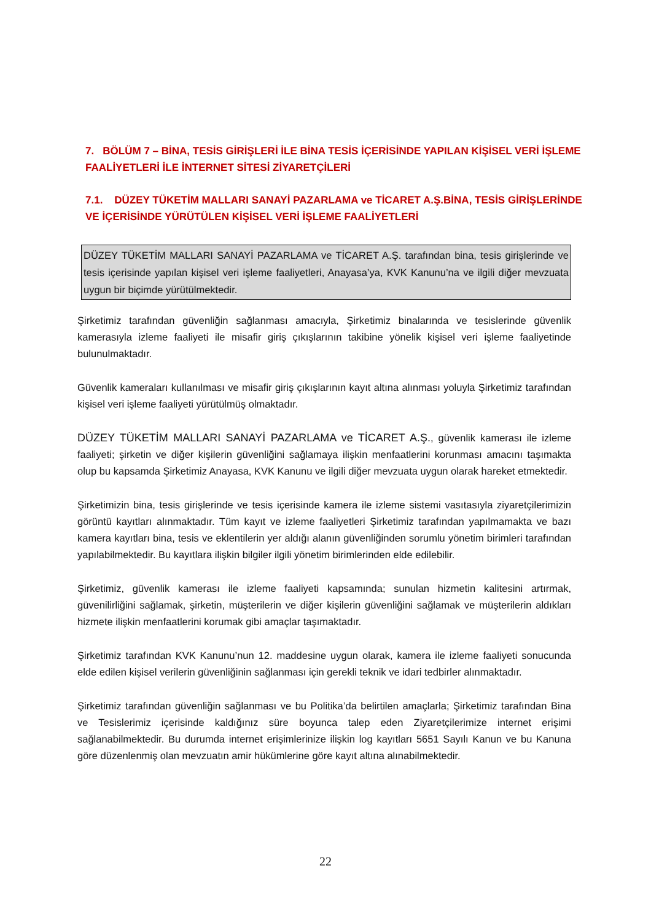7. BÖLÜM 7 – BİNA, TESİS GİRİŞLERİ İLE BİNA TESİS İÇERİSİNDE YAPILAN KİŞİSEL VERİ İŞLEME FAALİYETLERİ İLE İNTERNET SİTESİ ZİYARETÇİLERİ
7.1. DÜZEY TÜKETİM MALLARI SANAYİ PAZARLAMA ve TİCARET A.Ş.BİNA, TESİS GİRİŞLERİNDE VE İÇERİSİNDE YÜRÜTÜLEN KİŞİSEL VERİ İŞLEME FAALİYETLERİ
DÜZEY TÜKETİM MALLARI SANAYİ PAZARLAMA ve TİCARET A.Ş. tarafından bina, tesis girişlerinde ve tesis içerisinde yapılan kişisel veri işleme faaliyetleri, Anayasa’ya, KVK Kanunu’na ve ilgili diğer mevzuata uygun bir biçimde yürütülmektedir.
Şirketimiz tarafından güvenliğin sağlanması amacıyla, Şirketimiz binalarında ve tesislerinde güvenlik kamerasıyla izleme faaliyeti ile misafir giriş çıkışlarının takibine yönelik kişisel veri işleme faaliyetinde bulunulmaktadır.
Güvenlik kameraları kullanılması ve misafir giriş çıkışlarının kayıt altına alınması yoluyla Şirketimiz tarafından kişisel veri işleme faaliyeti yürütülmüş olmaktadır.
DÜZEY TÜKETİM MALLARI SANAYİ PAZARLAMA ve TİCARET A.Ş., güvenlik kamerası ile izleme faaliyeti; şirketin ve diğer kişilerin güvenliğini sağlamaya ilişkin menfaatlerini korunması amacını taşımakta olup bu kapsamda Şirketimiz Anayasa, KVK Kanunu ve ilgili diğer mevzuata uygun olarak hareket etmektedir.
Şirketimizin bina, tesis girişlerinde ve tesis içerisinde kamera ile izleme sistemi vasıtasıyla ziyaretçilerimizin görüntü kayıtları alınmaktadır. Tüm kayıt ve izleme faaliyetleri Şirketimiz tarafından yapılmamakta ve bazı kamera kayıtları bina, tesis ve eklentilerin yer aldığı alanın güvenliğinden sorumlu yönetim birimleri tarafından yapılabilmektedir. Bu kayıtlara ilişkin bilgiler ilgili yönetim birimlerinden elde edilebilir.
Şirketimiz, güvenlik kamerası ile izleme faaliyeti kapsamında; sunulan hizmetin kalitesini artırmak, güvenilirliğini sağlamak, şirketin, müşterilerin ve diğer kişilerin güvenliğini sağlamak ve müşterilerin aldıkları hizmete ilişkin menfaatlerini korumak gibi amaçlar taşımaktadır.
Şirketimiz tarafından KVK Kanunu’nun 12. maddesine uygun olarak, kamera ile izleme faaliyeti sonucunda elde edilen kişisel verilerin güvenliğinin sağlanması için gerekli teknik ve idari tedbirler alınmaktadır.
Şirketimiz tarafından güvenliğin sağlanması ve bu Politika’da belirtilen amaçlarla; Şirketimiz tarafından Bina ve Tesislerimiz içerisinde kaldığınız süre boyunca talep eden Ziyaretçilerimize internet erişimi sağlanabilmektedir. Bu durumda internet erişimlerinize ilişkin log kayıtları 5651 Sayılı Kanun ve bu Kanuna göre düzenlenmiş olan mevzuatın amir hükümlerine göre kayıt altına alınabilmektedir.
22